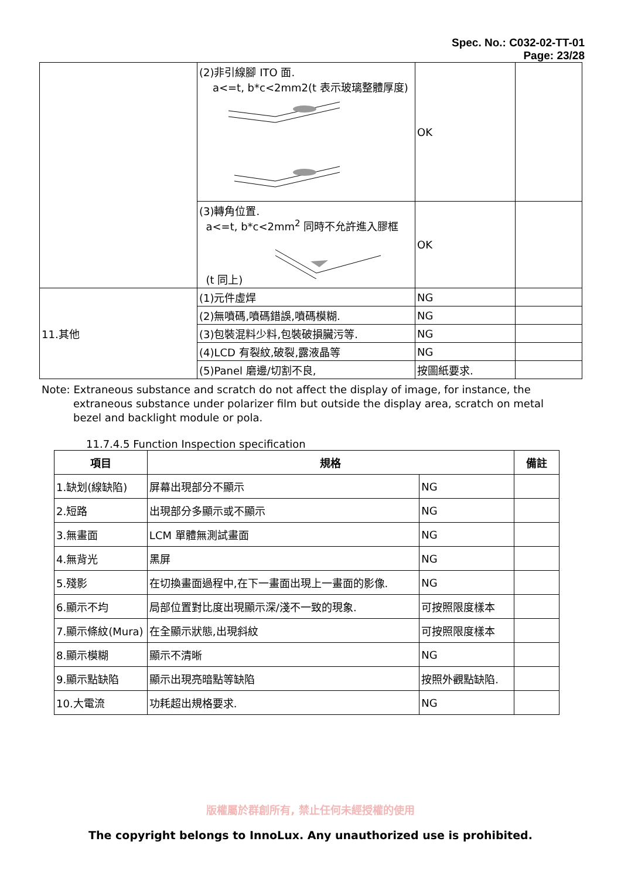Spec. No.: C032-02-TT-01
Page: 23/28
| | (2)非引線腳 ITO 面. a<=t, b*c<2mm2(t 表示玻璃整體厚度) | OK | |
| | (3)轉角位置. a<=t, b*c<2mm<sup>2</sup> 同時不允許進入膠框 (t 同上) | OK | |
| 11.其他 | (1)元件虛焊 | NG | |
| | (2)無噴碼,噴碼錯誤,噴碼模糊. | NG | |
| | (3)包裝混料少料,包裝破損臟污等. | NG | |
| | (4)LCD 有裂紋,破裂,露液晶等 | NG | |
| | (5)Panel 磨邊/切割不良, | 按圖紙要求. | |
Note: Extraneous substance and scratch do not affect the display of image, for instance, the
extraneous substance under polarizer film but outside the display area, scratch on metal bezel and backlight module or pola.
11.7.4.5 Function Inspection specification
| 項目 | 規格 | | 備註 |
| --- | --- | --- | --- |
| 1.缺划(線缺陷) | 屏幕出現部分不顯示 | NG | |
| 2.短路 | 出現部分多顯示或不顯示 | NG | |
| 3.無畫面 | LCM 單體無測試畫面 | NG | |
| 4.無背光 | 黑屏 | NG | |
| 5.殘影 | 在切換畫面過程中,在下一畫面出現上一畫面的影像. | NG | |
| 6.顯示不均 | 局部位置對比度出現顯示深/淺不一致的現象. | 可按照限度樣本 | |
| 7.顯示條紋(Mura) | 在全顯示狀態,出現斜紋 | 可按照限度樣本 | |
| 8.顯示模糊 | 顯示不清晰 | NG | |
| 9.顯示點缺陷 | 顯示出現亮暗點等缺陷 | 按照外觀點缺陷. | |
| 10.大電流 | 功耗超出規格要求. | NG | |
版權屬於群創所有, 禁止任何未經授權的使用
The copyright belongs to InnoLux. Any unauthorized use is prohibited.